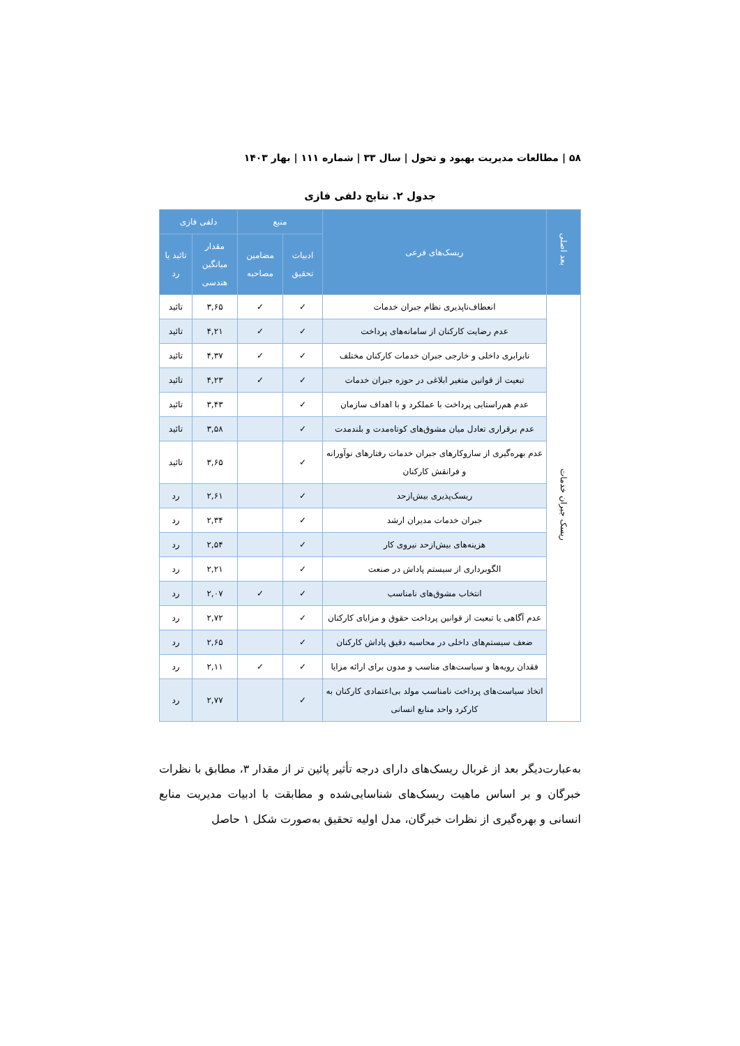۵۸ | مطالعات مدیریت بهبود و تحول | سال ۳۳ | شماره ۱۱۱ | بهار ۱۴۰۳
جدول ۲. نتایج دلفی فازی
| بعد اصلی | ریسک‌های فرعی | منبع | | دلفی فازی | |
| --- | --- | --- | --- | --- | --- |
| | | ادبیات تحقیق | مضامین مصاحبه | مقدار میانگین هندسی | تائید یا رد |
| ریسک جبران خدمات | انعطاف‌ناپذیری نظام جبران خدمات | ✓ | ✓ | ۳,۶۵ | تائید |
| | عدم رضایت کارکنان از سامانه‌های پرداخت | ✓ | ✓ | ۴,۲۱ | تائید |
| | نابرابری داخلی و خارجی جبران خدمات کارکنان مختلف | ✓ | ✓ | ۴,۳۷ | تائید |
| | تبعیت از قوانین متغیر ابلاغی در حوزه جبران خدمات | ✓ | ✓ | ۴,۲۳ | تائید |
| | عدم هم‌راستایی پرداخت با عملکرد و با اهداف سازمان | ✓ | | ۳,۴۳ | تائید |
| | عدم برقراری تعادل میان مشوق‌های کوتاه‌مدت و بلندمدت | ✓ | | ۳,۵۸ | تائید |
| | عدم بهره‌گیری از سازوکارهای جبران خدمات رفتارهای نوآورانه و فرانقش کارکنان | ✓ | | ۳,۶۵ | تائید |
| | ریسک‌پذیری بیش‌ازحد | ✓ | | ۲,۶۱ | رد |
| | جبران خدمات مدیران ارشد | ✓ | | ۲,۳۴ | رد |
| | هزینه‌های بیش‌ازحد نیروی کار | ✓ | | ۲,۵۴ | رد |
| | الگوبرداری از سیستم پاداش در صنعت | ✓ | | ۲,۲۱ | رد |
| | انتخاب مشوق‌های نامناسب | ✓ | ✓ | ۲,۰۷ | رد |
| | عدم آگاهی یا تبعیت از قوانین پرداخت حقوق و مزایای کارکنان | ✓ | | ۲,۷۲ | رد |
| | ضعف سیستم‌های داخلی در محاسبه دقیق پاداش کارکنان | ✓ | | ۲,۶۵ | رد |
| | فقدان رویه‌ها و سیاست‌های مناسب و مدون برای ارائه مزایا | ✓ | ✓ | ۲,۱۱ | رد |
| | اتخاذ سیاست‌های پرداخت نامناسب مولد بی‌اعتمادی کارکنان به کارکرد واحد منابع انسانی | ✓ | | ۲,۷۷ | رد |
به‌عبارت‌دیگر بعد از غربال ریسک‌های دارای درجه تأثیر پائین تر از مقدار ۳، مطابق با نظرات خبرگان و بر اساس ماهیت ریسک‌های شناسایی‌شده و مطابقت با ادبیات مدیریت منابع انسانی و بهره‌گیری از نظرات خبرگان، مدل اولیه تحقیق به‌صورت شکل ۱ حاصل